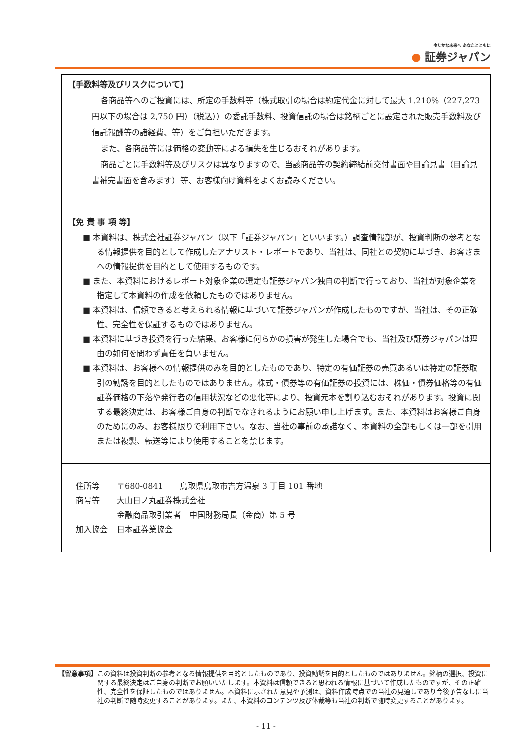ゆたかな未来へ あなたとともに
● 証券ジャパン
【手数料等及びリスクについて】
各商品等へのご投資には、所定の手数料等（株式取引の場合は約定代金に対して最大 1.210%（227,273 円以下の場合は 2,750 円）（税込））の委託手数料、投資信託の場合は銘柄ごとに設定された販売手数料及び信託報酬等の諸経費、等）をご負担いただきます。
また、各商品等には価格の変動等による損失を生じるおそれがあります。
商品ごとに手数料等及びリスクは異なりますので、当該商品等の契約締結前交付書面や目論見書（目論見書補完書面を含みます）等、お客様向け資料をよくお読みください。
【免 責 事 項 等】
■ 本資料は、株式会社証券ジャパン（以下「証券ジャパン」といいます。）調査情報部が、投資判断の参考となる情報提供を目的として作成したアナリスト・レポートであり、当社は、同社との契約に基づき、お客さまへの情報提供を目的として使用するものです。
■ また、本資料におけるレポート対象企業の選定も証券ジャパン独自の判断で行っており、当社が対象企業を指定して本資料の作成を依頼したものではありません。
■ 本資料は、信頼できると考えられる情報に基づいて証券ジャパンが作成したものですが、当社は、その正確性、完全性を保証するものではありません。
■ 本資料に基づき投資を行った結果、お客様に何らかの損害が発生した場合でも、当社及び証券ジャパンは理由の如何を問わず責任を負いません。
■ 本資料は、お客様への情報提供のみを目的としたものであり、特定の有価証券の売買あるいは特定の証券取引の勧誘を目的としたものではありません。株式・債券等の有価証券の投資には、株価・債券価格等の有価証券価格の下落や発行者の信用状況などの悪化等により、投資元本を割り込むおそれがあります。投資に関する最終決定は、お客様ご自身の判断でなされるようにお願い申し上げます。また、本資料はお客様ご自身のためにのみ、お客様限りで利用下さい。なお、当社の事前の承諾なく、本資料の全部もしくは一部を引用または複製、転送等により使用することを禁じます。
| 住所等 | 〒680-0841 鳥取県鳥取市吉方温泉 3 丁目 101 番地 |
| 商号等 | 大山日ノ丸証券株式会社 |
| | 金融商品取引業者 中国財務局長（金商）第 5 号 |
| 加入協会 | 日本証券業協会 |
【留意事項】 この資料は投資判断の参考となる情報提供を目的としたものであり、投資勧誘を目的としたものではありません。銘柄の選択、投資に関する最終決定はご自身の判断でお願いいたします。本資料は信頼できると思われる情報に基づいて作成したものですが、その正確性、完全性を保証したものではありません。本資料に示された意見や予測は、資料作成時点での当社の見通しであり今後予告なしに当社の判断で随時変更することがあります。また、本資料のコンテンツ及び体裁等も当社の判断で随時変更することがあります。
- 11 -